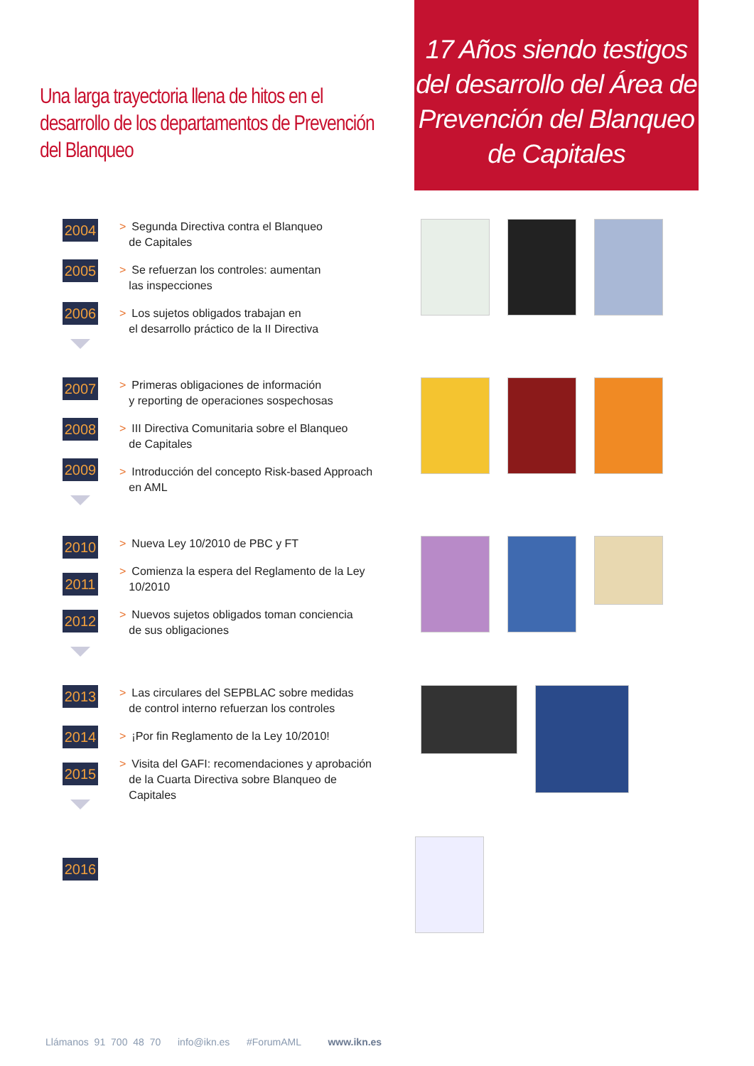Una larga trayectoria llena de hitos en el desarrollo de los departamentos de Prevención del Blanqueo
17 Años siendo testigos del desarrollo del Área de Prevención del Blanqueo de Capitales
2004
2005
2006
> Segunda Directiva contra el Blanqueo
de Capitales
> Se refuerzan los controles: aumentan
las inspecciones
> Los sujetos obligados trabajan en
el desarrollo práctico de la II Directiva
2007
2008
2009
> Primeras obligaciones de información
y reporting de operaciones sospechosas
> III Directiva Comunitaria sobre el Blanqueo
de Capitales
> Introducción del concepto Risk-based Approach
en AML
2010
2011
2012
> Nueva Ley 10/2010 de PBC y FT
> Comienza la espera del Reglamento de la Ley
10/2010
> Nuevos sujetos obligados toman conciencia
de sus obligaciones
2013
2014
2015
> Las circulares del SEPBLAC sobre medidas
de control interno refuerzan los controles
> ¡Por fin Reglamento de la Ley 10/2010!
> Visita del GAFI: recomendaciones y aprobación
de la Cuarta Directiva sobre Blanqueo de
Capitales
2016
Llámanos 91 700 48 70 info@ikn.es #ForumAML www.ikn.es